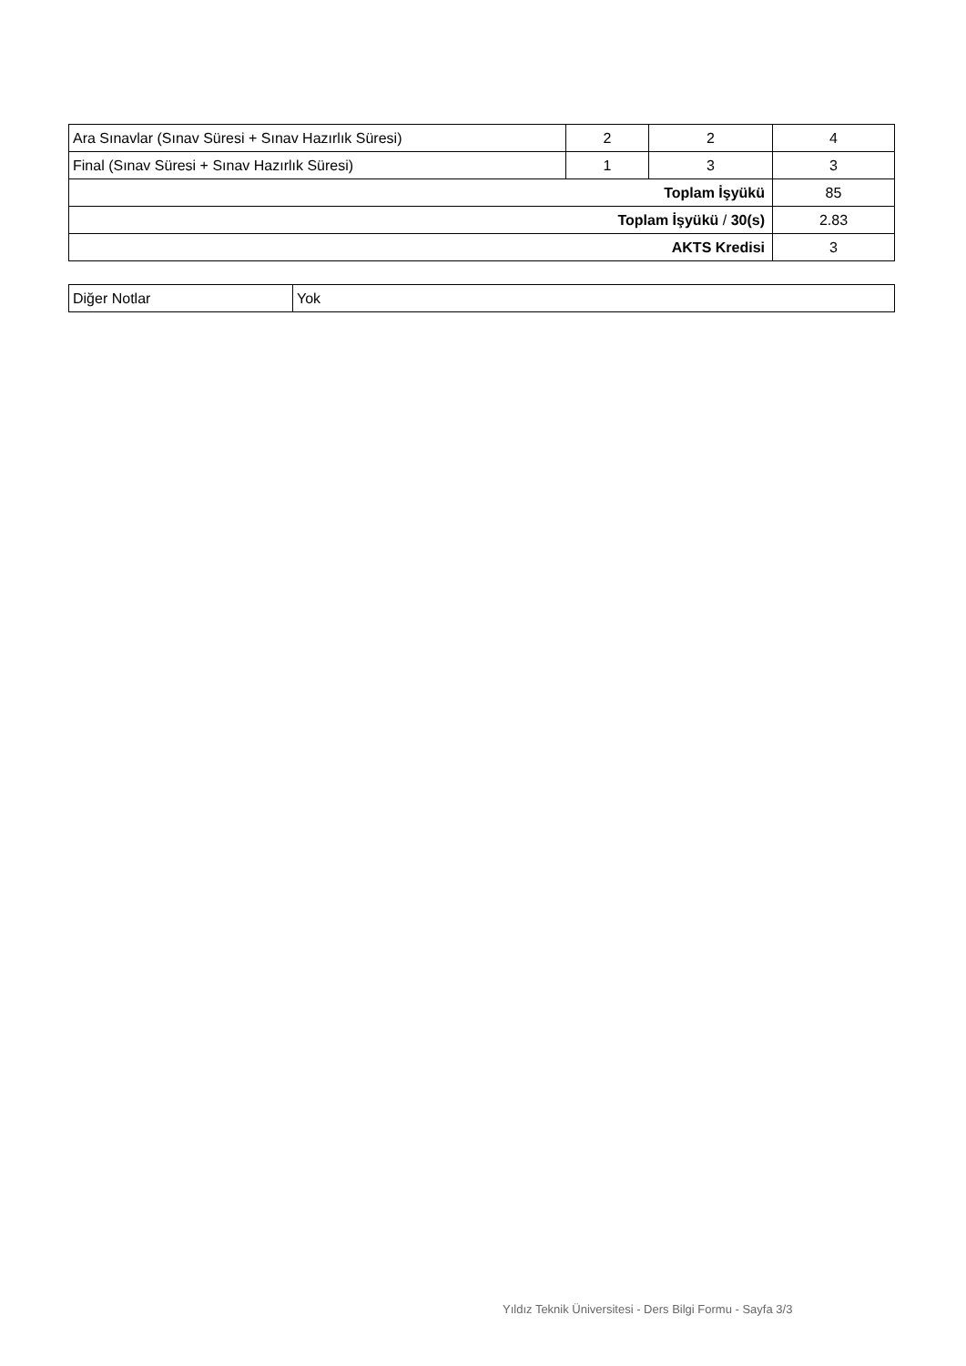| Ara Sınavlar (Sınav Süresi + Sınav Hazırlık Süresi) | 2 | 2 | 4 |
| Final (Sınav Süresi + Sınav Hazırlık Süresi) | 1 | 3 | 3 |
| Toplam İşyükü | | | 85 |
| Toplam İşyükü / 30(s) | | | 2.83 |
| AKTS Kredisi | | | 3 |
| Diğer Notlar | Yok |
Yıldız Teknik Üniversitesi - Ders Bilgi Formu - Sayfa 3/3